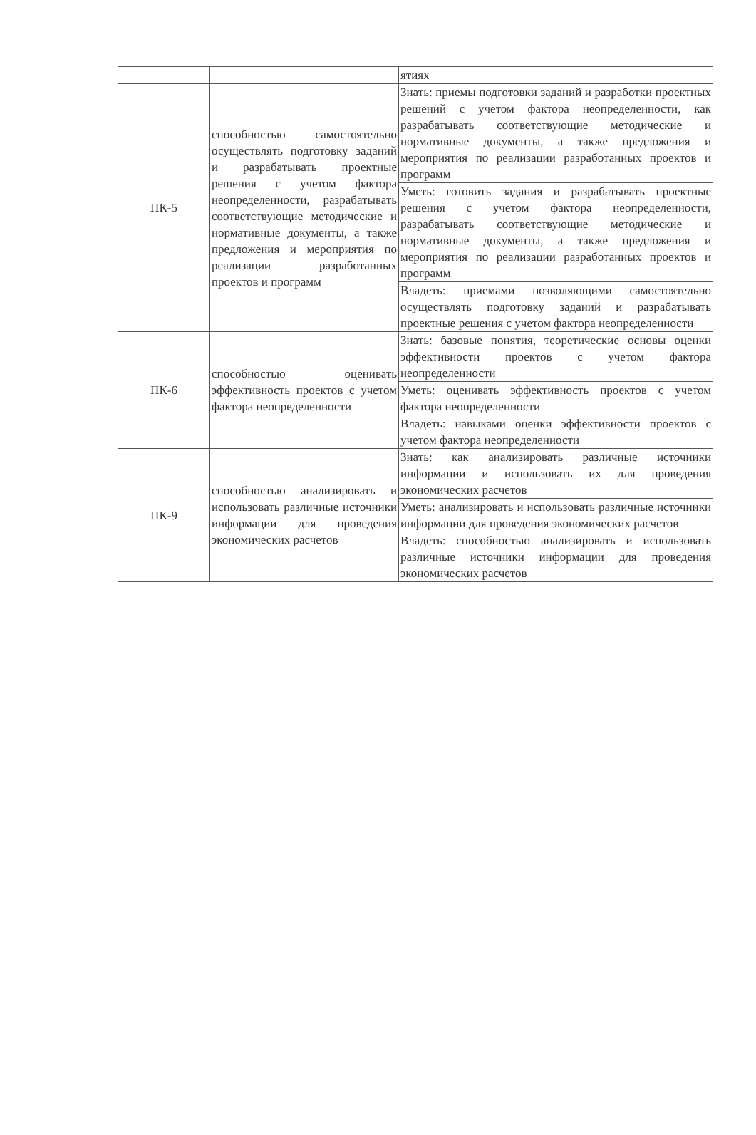| | | ятиях |
| ПК-5 | способностью самостоятельно осуществлять подготовку заданий и разрабатывать проектные решения с учетом фактора неопределенности, разрабатывать соответствующие методические и нормативные документы, а также предложения и мероприятия по реализации разработанных проектов и программ | Знать: приемы подготовки заданий и разработки проектных решений с учетом фактора неопределенности, как разрабатывать соответствующие методические и нормативные документы, а также предложения и мероприятия по реализации разработанных проектов и программ |
| | | Уметь: готовить задания и разрабатывать проектные решения с учетом фактора неопределенности, разрабатывать соответствующие методические и нормативные документы, а также предложения и мероприятия по реализации разработанных проектов и программ |
| | | Владеть: приемами позволяющими самостоятельно осуществлять подготовку заданий и разрабатывать проектные решения с учетом фактора неопределенности |
| ПК-6 | способностью оценивать эффективность проектов с учетом фактора неопределенности | Знать: базовые понятия, теоретические основы оценки эффективности проектов с учетом фактора неопределенности |
| | | Уметь: оценивать эффективность проектов с учетом фактора неопределенности |
| | | Владеть: навыками оценки эффективности проектов с учетом фактора неопределенности |
| ПК-9 | способностью анализировать и использовать различные источники информации для проведения экономических расчетов | Знать: как анализировать различные источники информации и использовать их для проведения экономических расчетов |
| | | Уметь: анализировать и использовать различные источники информации для проведения экономических расчетов |
| | | Владеть: способностью анализировать и использовать различные источники информации для проведения экономических расчетов |